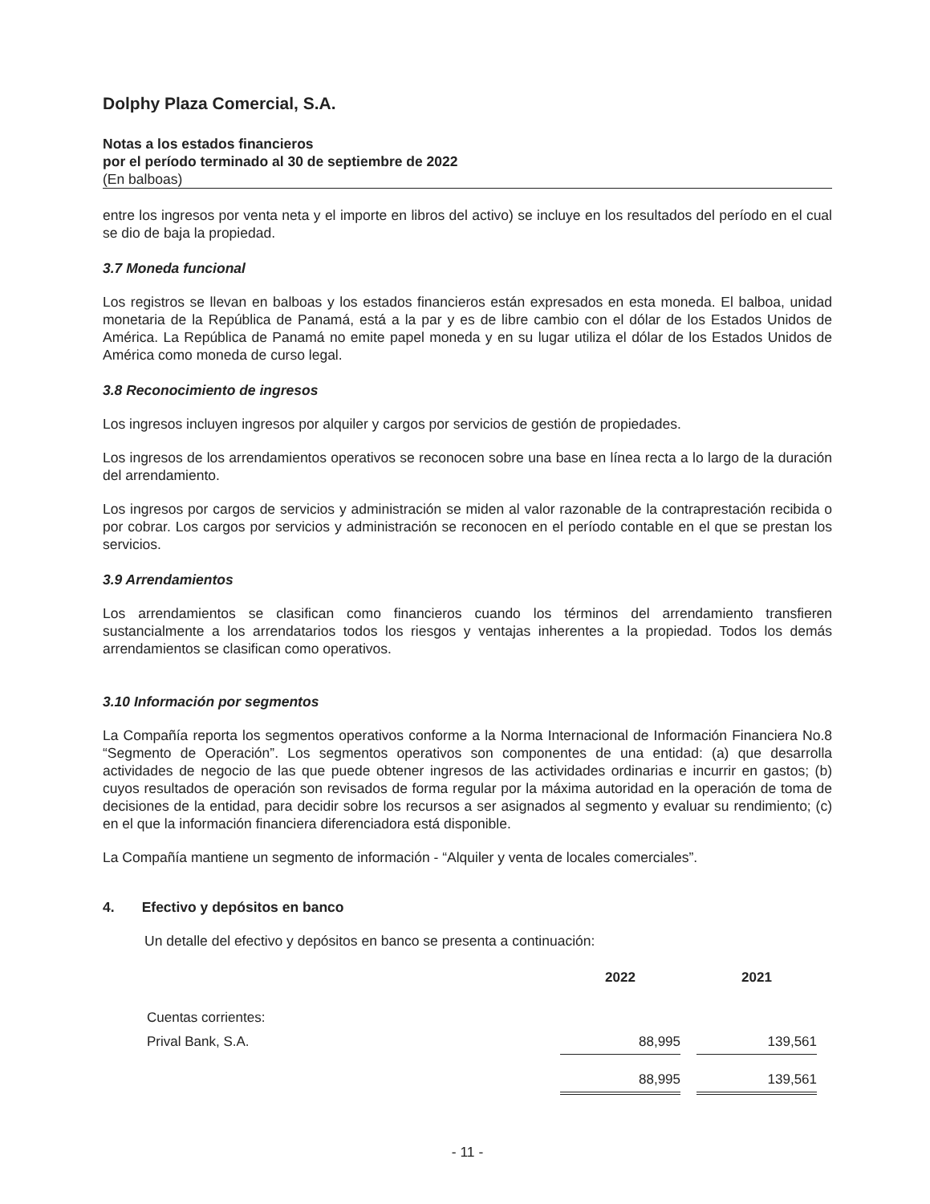Dolphy Plaza Comercial, S.A.
Notas a los estados financieros
por el período terminado al 30 de septiembre de 2022
(En balboas)
entre los ingresos por venta neta y el importe en libros del activo) se incluye en los resultados del período en el cual se dio de baja la propiedad.
3.7 Moneda funcional
Los registros se llevan en balboas y los estados financieros están expresados en esta moneda. El balboa, unidad monetaria de la República de Panamá, está a la par y es de libre cambio con el dólar de los Estados Unidos de América. La República de Panamá no emite papel moneda y en su lugar utiliza el dólar de los Estados Unidos de América como moneda de curso legal.
3.8 Reconocimiento de ingresos
Los ingresos incluyen ingresos por alquiler y cargos por servicios de gestión de propiedades.
Los ingresos de los arrendamientos operativos se reconocen sobre una base en línea recta a lo largo de la duración del arrendamiento.
Los ingresos por cargos de servicios y administración se miden al valor razonable de la contraprestación recibida o por cobrar. Los cargos por servicios y administración se reconocen en el período contable en el que se prestan los servicios.
3.9 Arrendamientos
Los arrendamientos se clasifican como financieros cuando los términos del arrendamiento transfieren sustancialmente a los arrendatarios todos los riesgos y ventajas inherentes a la propiedad. Todos los demás arrendamientos se clasifican como operativos.
3.10 Información por segmentos
La Compañía reporta los segmentos operativos conforme a la Norma Internacional de Información Financiera No.8 “Segmento de Operación”. Los segmentos operativos son componentes de una entidad: (a) que desarrolla actividades de negocio de las que puede obtener ingresos de las actividades ordinarias e incurrir en gastos; (b) cuyos resultados de operación son revisados de forma regular por la máxima autoridad en la operación de toma de decisiones de la entidad, para decidir sobre los recursos a ser asignados al segmento y evaluar su rendimiento; (c) en el que la información financiera diferenciadora está disponible.
La Compañía mantiene un segmento de información - “Alquiler y venta de locales comerciales”.
4. Efectivo y depósitos en banco
Un detalle del efectivo y depósitos en banco se presenta a continuación:
| | 2022 | | 2021 |
| --- | --- | --- | --- |
| Cuentas corrientes: | | | |
| Prival Bank, S.A. | 88,995 | | 139,561 |
| | 88,995 | | 139,561 |
- 11 -